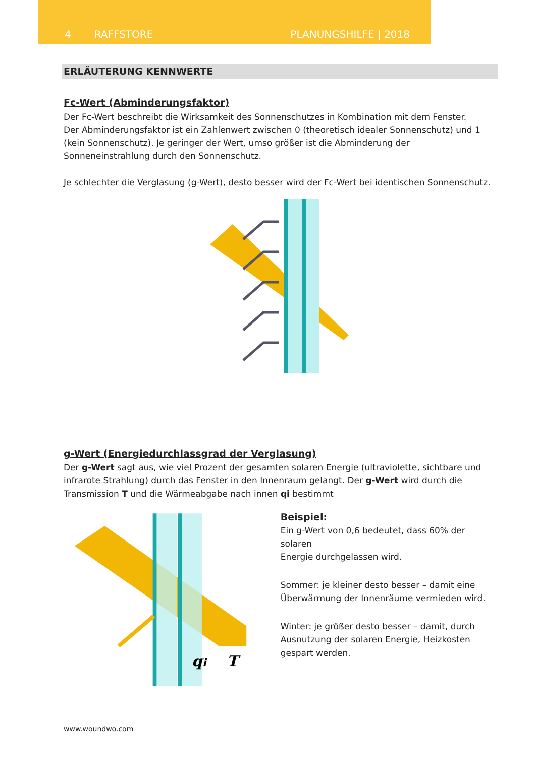4 RAFFSTORE PLANUNGSHILFE | 2018
ERLÄUTERUNG KENNWERTE
Fc-Wert (Abminderungsfaktor)
Der Fc-Wert beschreibt die Wirksamkeit des Sonnenschutzes in Kombination mit dem Fenster.
Der Abminderungsfaktor ist ein Zahlenwert zwischen 0 (theoretisch idealer Sonnenschutz) und 1 (kein Sonnenschutz). Je geringer der Wert, umso größer ist die Abminderung der Sonneneinstrahlung durch den Sonnenschutz.
Je schlechter die Verglasung (g-Wert), desto besser wird der Fc-Wert bei identischen Sonnenschutz.
g-Wert (Energiedurchlassgrad der Verglasung)
Der g-Wert sagt aus, wie viel Prozent der gesamten solaren Energie (ultraviolette, sichtbare und infrarote Strahlung) durch das Fenster in den Innenraum gelangt. Der g-Wert wird durch die Transmission T und die Wärmeabgabe nach innen qi bestimmt
qi
T
Beispiel:
Ein g-Wert von 0,6 bedeutet, dass 60% der solaren
Energie durchgelassen wird.
Sommer: je kleiner desto besser – damit eine
Überwärmung der Innenräume vermieden wird.
Winter: je größer desto besser – damit, durch
Ausnutzung der solaren Energie, Heizkosten
gespart werden.
www.woundwo.com